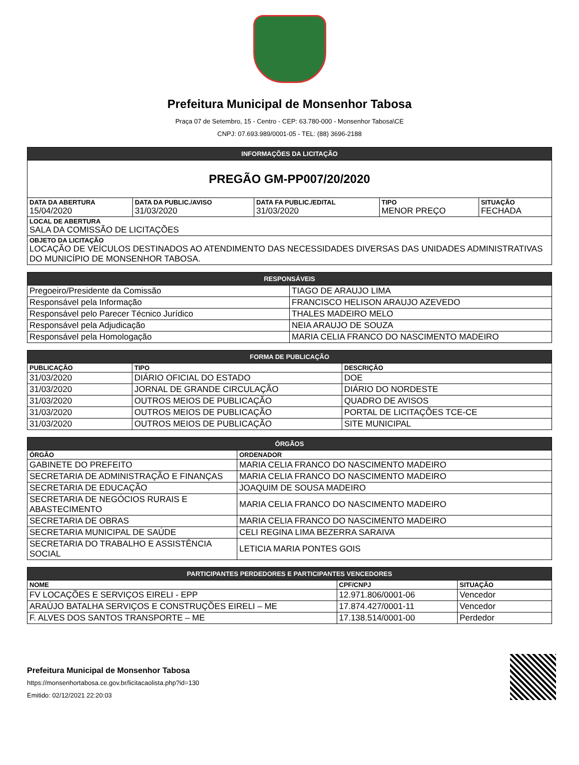Prefeitura Municipal de Monsenhor Tabosa
Praça 07 de Setembro, 15 - Centro - CEP: 63.780-000 - Monsenhor Tabosa\CE
CNPJ: 07.693.989/0001-05 - TEL: (88) 3696-2188
| INFORMAÇÕES DA LICITAÇÃO | | | | |
| --- | --- | --- | --- | --- |
| PREGÃO GM-PP007/20/2020 | | | | |
| DATA DA ABERTURA 15/04/2020 | DATA DA PUBLIC./AVISO 31/03/2020 | DATA FA PUBLIC./EDITAL 31/03/2020 | TIPO MENOR PREÇO | SITUAÇÃO FECHADA |
| LOCAL DE ABERTURA SALA DA COMISSÃO DE LICITAÇÕES | | | | |
| OBJETO DA LICITAÇÃO LOCAÇÃO DE VEÍCULOS DESTINADOS AO ATENDIMENTO DAS NECESSIDADES DIVERSAS DAS UNIDADES ADMINISTRATIVAS DO MUNICÍPIO DE MONSENHOR TABOSA. | | | | |
| RESPONSÁVEIS | |
| --- | --- |
| Pregoeiro/Presidente da Comissão | TIAGO DE ARAUJO LIMA |
| Responsável pela Informação | FRANCISCO HELISON ARAUJO AZEVEDO |
| Responsável pelo Parecer Técnico Jurídico | THALES MADEIRO MELO |
| Responsável pela Adjudicação | NEIA ARAUJO DE SOUZA |
| Responsável pela Homologação | MARIA CELIA FRANCO DO NASCIMENTO MADEIRO |
| FORMA DE PUBLICAÇÃO | | |
| --- | --- | --- |
| PUBLICAÇÃO | TIPO | DESCRIÇÃO |
| 31/03/2020 | DIÁRIO OFICIAL DO ESTADO | DOE |
| 31/03/2020 | JORNAL DE GRANDE CIRCULAÇÃO | DIÁRIO DO NORDESTE |
| 31/03/2020 | OUTROS MEIOS DE PUBLICAÇÃO | QUADRO DE AVISOS |
| 31/03/2020 | OUTROS MEIOS DE PUBLICAÇÃO | PORTAL DE LICITAÇÕES TCE-CE |
| 31/03/2020 | OUTROS MEIOS DE PUBLICAÇÃO | SITE MUNICIPAL |
| ÓRGÃOS | |
| --- | --- |
| ÓRGÃO | ORDENADOR |
| GABINETE DO PREFEITO | MARIA CELIA FRANCO DO NASCIMENTO MADEIRO |
| SECRETARIA DE ADMINISTRAÇÃO E FINANÇAS | MARIA CELIA FRANCO DO NASCIMENTO MADEIRO |
| SECRETARIA DE EDUCAÇÃO | JOAQUIM DE SOUSA MADEIRO |
| SECRETARIA DE NEGÓCIOS RURAIS E ABASTECIMENTO | MARIA CELIA FRANCO DO NASCIMENTO MADEIRO |
| SECRETARIA DE OBRAS | MARIA CELIA FRANCO DO NASCIMENTO MADEIRO |
| SECRETARIA MUNICIPAL DE SAÚDE | CELI REGINA LIMA BEZERRA SARAIVA |
| SECRETARIA DO TRABALHO E ASSISTÊNCIA SOCIAL | LETICIA MARIA PONTES GOIS |
| PARTICIPANTES PERDEDORES E PARTICIPANTES VENCEDORES | | |
| --- | --- | --- |
| NOME | CPF/CNPJ | SITUAÇÃO |
| FV LOCAÇÕES E SERVIÇOS EIRELI - EPP | 12.971.806/0001-06 | Vencedor |
| ARAÚJO BATALHA SERVIÇOS E CONSTRUÇÕES EIRELI – ME | 17.874.427/0001-11 | Vencedor |
| F. ALVES DOS SANTOS TRANSPORTE – ME | 17.138.514/0001-00 | Perdedor |
Prefeitura Municipal de Monsenhor Tabosa
https://monsenhortabosa.ce.gov.br/licitacaolista.php?id=130
Emitido: 02/12/2021 22:20:03